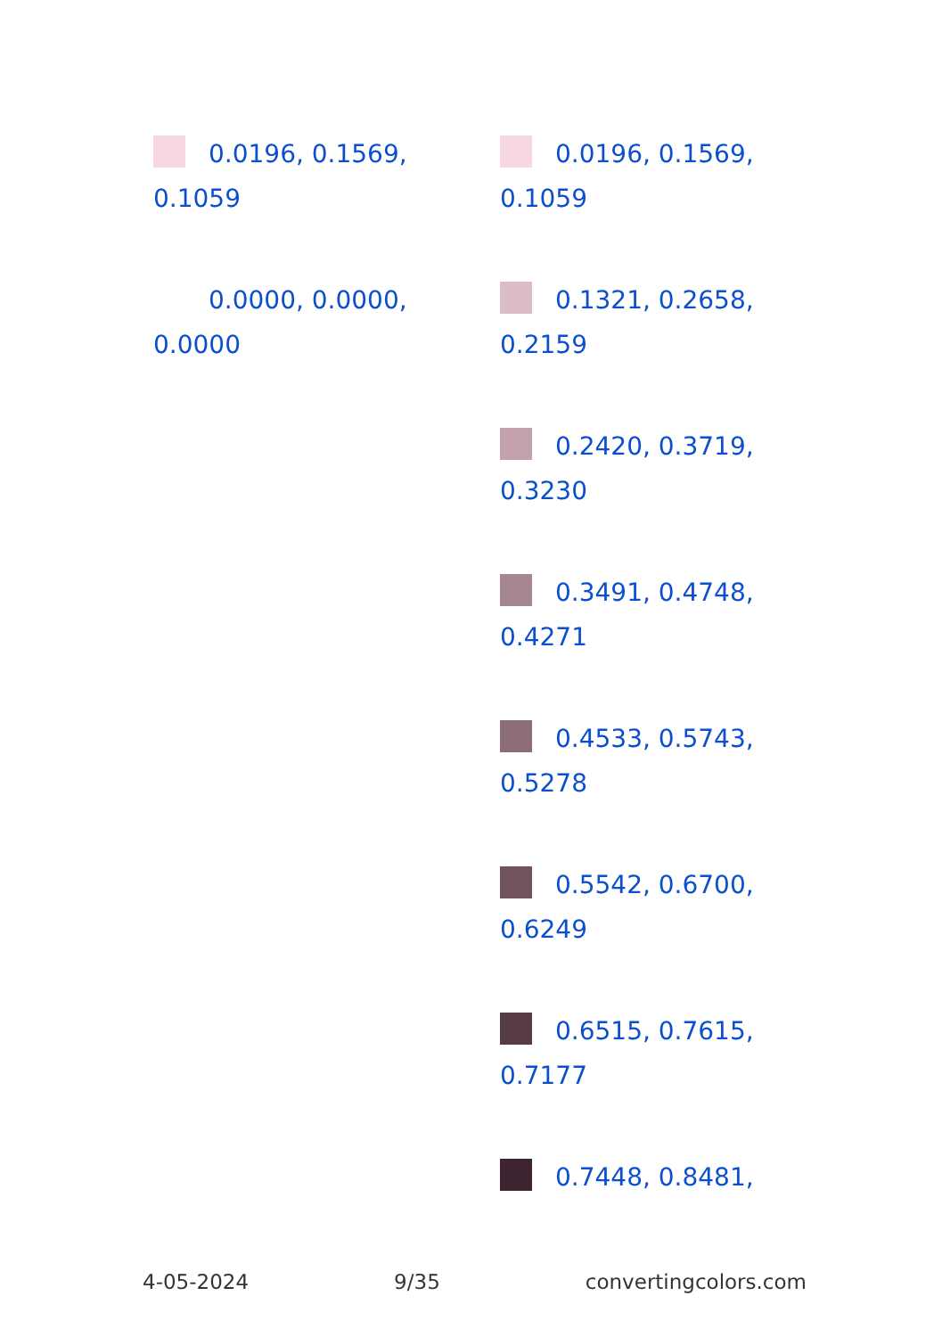0.0196, 0.1569, 0.1059
0.0000, 0.0000, 0.0000
0.0196, 0.1569, 0.1059
0.1321, 0.2658, 0.2159
0.2420, 0.3719, 0.3230
0.3491, 0.4748, 0.4271
0.4533, 0.5743, 0.5278
0.5542, 0.6700, 0.6249
0.6515, 0.7615, 0.7177
0.7448, 0.8481,
4-05-2024 9/35 convertingcolors.com